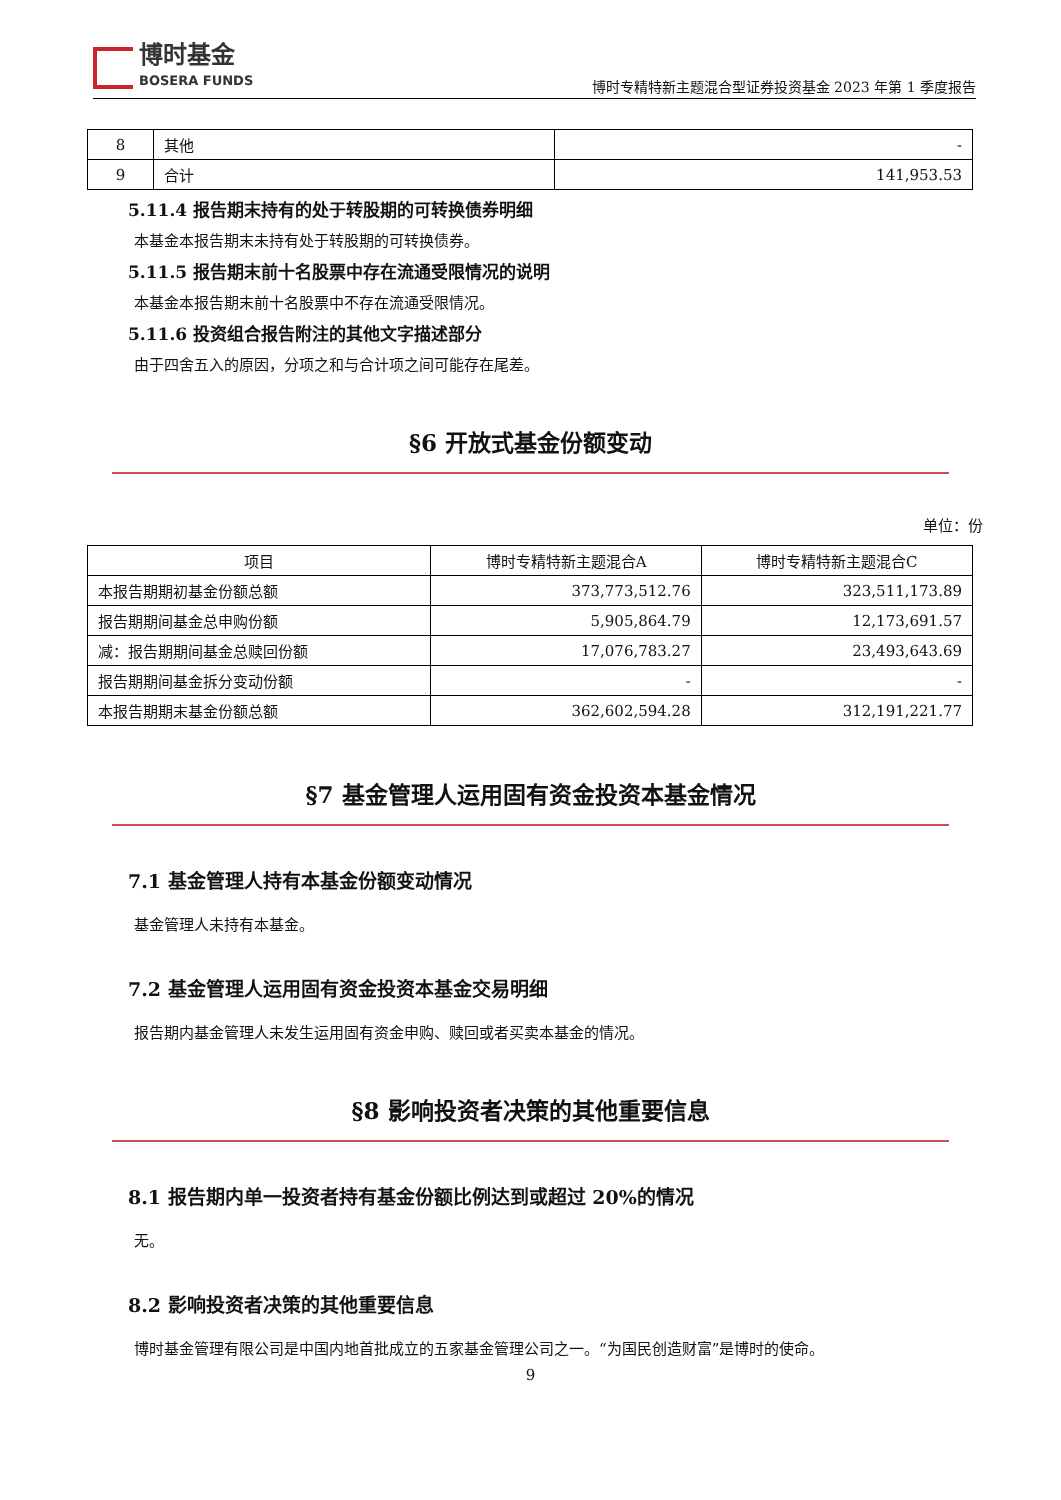博时基金
BOSERA FUNDS
博时专精特新主题混合型证券投资基金 2023 年第 1 季度报告
| 8 | 其他 | - |
| 9 | 合计 | 141,953.53 |
5.11.4 报告期末持有的处于转股期的可转换债券明细
本基金本报告期末未持有处于转股期的可转换债券。
5.11.5 报告期末前十名股票中存在流通受限情况的说明
本基金本报告期末前十名股票中不存在流通受限情况。
5.11.6 投资组合报告附注的其他文字描述部分
由于四舍五入的原因，分项之和与合计项之间可能存在尾差。
§6 开放式基金份额变动
单位：份
| 项目 | 博时专精特新主题混合A | 博时专精特新主题混合C |
| --- | --- | --- |
| 本报告期期初基金份额总额 | 373,773,512.76 | 323,511,173.89 |
| 报告期期间基金总申购份额 | 5,905,864.79 | 12,173,691.57 |
| 减：报告期期间基金总赎回份额 | 17,076,783.27 | 23,493,643.69 |
| 报告期期间基金拆分变动份额 | - | - |
| 本报告期期末基金份额总额 | 362,602,594.28 | 312,191,221.77 |
§7 基金管理人运用固有资金投资本基金情况
7.1 基金管理人持有本基金份额变动情况
基金管理人未持有本基金。
7.2 基金管理人运用固有资金投资本基金交易明细
报告期内基金管理人未发生运用固有资金申购、赎回或者买卖本基金的情况。
§8 影响投资者决策的其他重要信息
8.1 报告期内单一投资者持有基金份额比例达到或超过 20%的情况
无。
8.2 影响投资者决策的其他重要信息
博时基金管理有限公司是中国内地首批成立的五家基金管理公司之一。“为国民创造财富”是博时的使命。
9